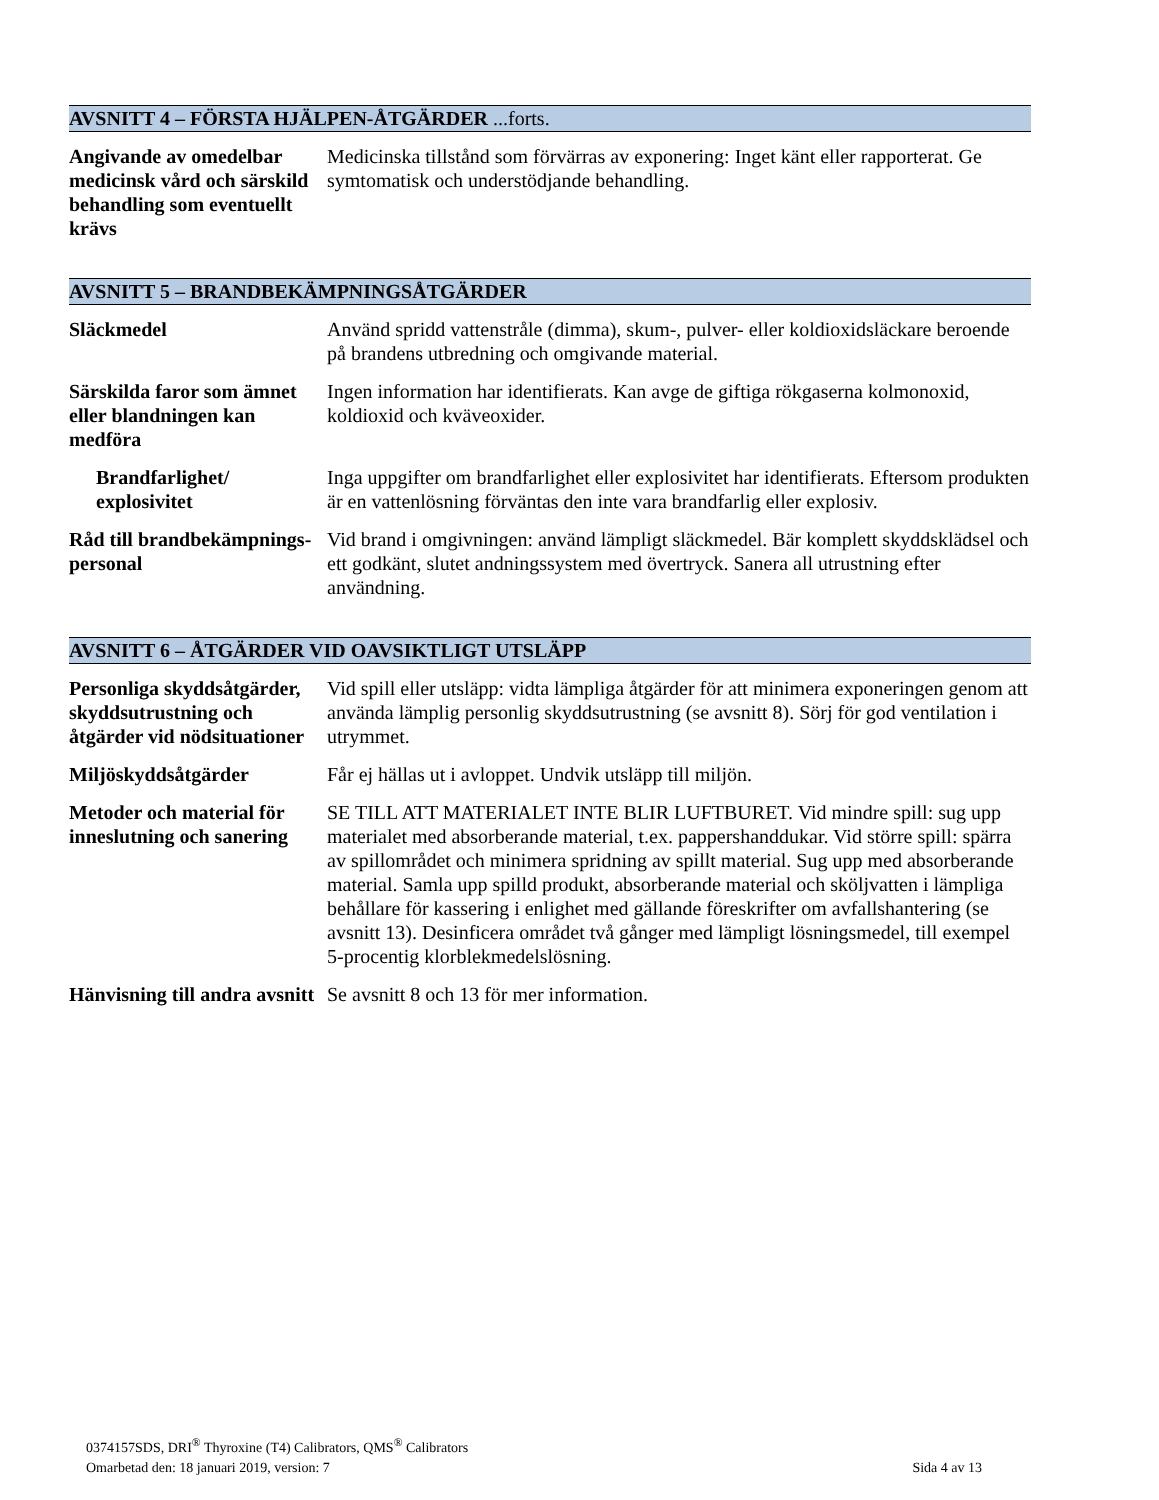AVSNITT 4 – FÖRSTA HJÄLPEN-ÅTGÄRDER ...forts.
| Angivande av omedelbar medicinsk vård och särskild behandling som eventuellt krävs | Medicinska tillstånd som förvärras av exponering: Inget känt eller rapporterat. Ge symtomatisk och understödjande behandling. |
AVSNITT 5 – BRANDBEKÄMPNINGSÅTGÄRDER
| Släckmedel | Använd spridd vattenstråle (dimma), skum-, pulver- eller koldioxidsläckare beroende på brandens utbredning och omgivande material. |
| Särskilda faror som ämnet eller blandningen kan medföra | Ingen information har identifierats. Kan avge de giftiga rökgaserna kolmonoxid, koldioxid och kväveoxider. |
| Brandfarlighet/ explosivitet | Inga uppgifter om brandfarlighet eller explosivitet har identifierats. Eftersom produkten är en vattenlösning förväntas den inte vara brandfarlig eller explosiv. |
| Råd till brandbekämpnings-personal | Vid brand i omgivningen: använd lämpligt släckmedel. Bär komplett skyddsklädsel och ett godkänt, slutet andningssystem med övertryck. Sanera all utrustning efter användning. |
AVSNITT 6 – ÅTGÄRDER VID OAVSIKTLIGT UTSLÄPP
| Personliga skyddsåtgärder, skyddsutrustning och åtgärder vid nödsituationer | Vid spill eller utsläpp: vidta lämpliga åtgärder för att minimera exponeringen genom att använda lämplig personlig skyddsutrustning (se avsnitt 8). Sörj för god ventilation i utrymmet. |
| Miljöskyddsåtgärder | Får ej hällas ut i avloppet. Undvik utsläpp till miljön. |
| Metoder och material för inneslutning och sanering | SE TILL ATT MATERIALET INTE BLIR LUFTBURET. Vid mindre spill: sug upp materialet med absorberande material, t.ex. pappershanddukar. Vid större spill: spärra av spillområdet och minimera spridning av spillt material. Sug upp med absorberande material. Samla upp spilld produkt, absorberande material och sköljvatten i lämpliga behållare för kassering i enlighet med gällande föreskrifter om avfallshantering (se avsnitt 13). Desinficera området två gånger med lämpligt lösningsmedel, till exempel 5-procentig klorblekmedelslösning. |
| Hänvisning till andra avsnitt | Se avsnitt 8 och 13 för mer information. |
0374157SDS, DRI<sup>®</sup> Thyroxine (T4) Calibrators, QMS<sup>®</sup> Calibrators
Omarbetad den: 18 januari 2019, version: 7 Sida 4 av 13